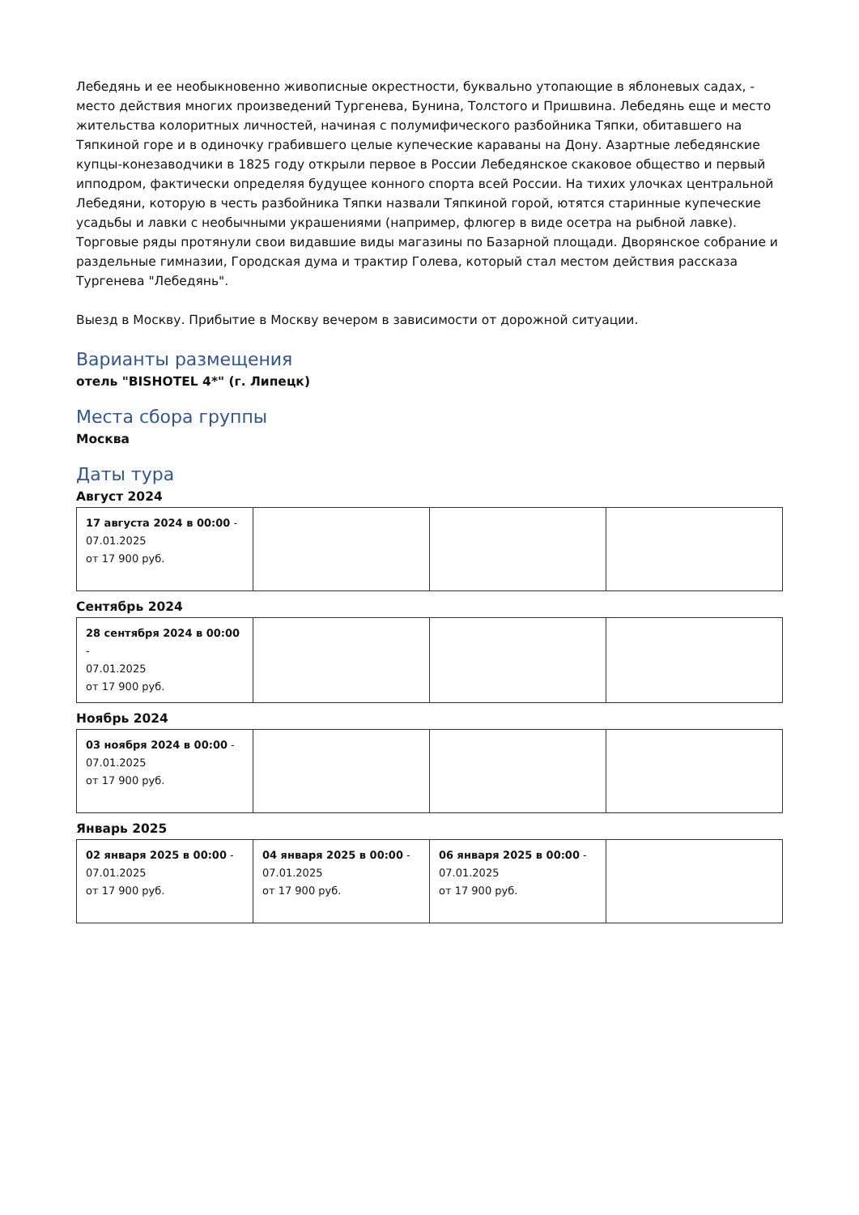Лебедянь и ее необыкновенно живописные окрестности, буквально утопающие в яблоневых садах, - место действия многих произведений Тургенева, Бунина, Толстого и Пришвина. Лебедянь еще и место жительства колоритных личностей, начиная с полумифического разбойника Тяпки, обитавшего на Тяпкиной горе и в одиночку грабившего целые купеческие караваны на Дону. Азартные лебедянские купцы-конезаводчики в 1825 году открыли первое в России Лебедянское скаковое общество и первый ипподром, фактически определяя будущее конного спорта всей России. На тихих улочках центральной Лебедяни, которую в честь разбойника Тяпки назвали Тяпкиной горой, ютятся старинные купеческие усадьбы и лавки с необычными украшениями (например, флюгер в виде осетра на рыбной лавке). Торговые ряды протянули свои видавшие виды магазины по Базарной площади. Дворянское собрание и раздельные гимназии, Городская дума и трактир Голева, который стал местом действия рассказа Тургенева "Лебедянь".
Выезд в Москву. Прибытие в Москву вечером в зависимости от дорожной ситуации.
Варианты размещения
отель "BISHOTEL 4*" (г. Липецк)
Места сбора группы
Москва
Даты тура
Август 2024
| 17 августа 2024 в 00:00 - 07.01.2025 от 17 900 руб. | | | |
Сентябрь 2024
| 28 сентября 2024 в 00:00 - 07.01.2025 от 17 900 руб. | | | |
Ноябрь 2024
| 03 ноября 2024 в 00:00 - 07.01.2025 от 17 900 руб. | | | |
Январь 2025
| 02 января 2025 в 00:00 - 07.01.2025 от 17 900 руб. | 04 января 2025 в 00:00 - 07.01.2025 от 17 900 руб. | 06 января 2025 в 00:00 - 07.01.2025 от 17 900 руб. | |